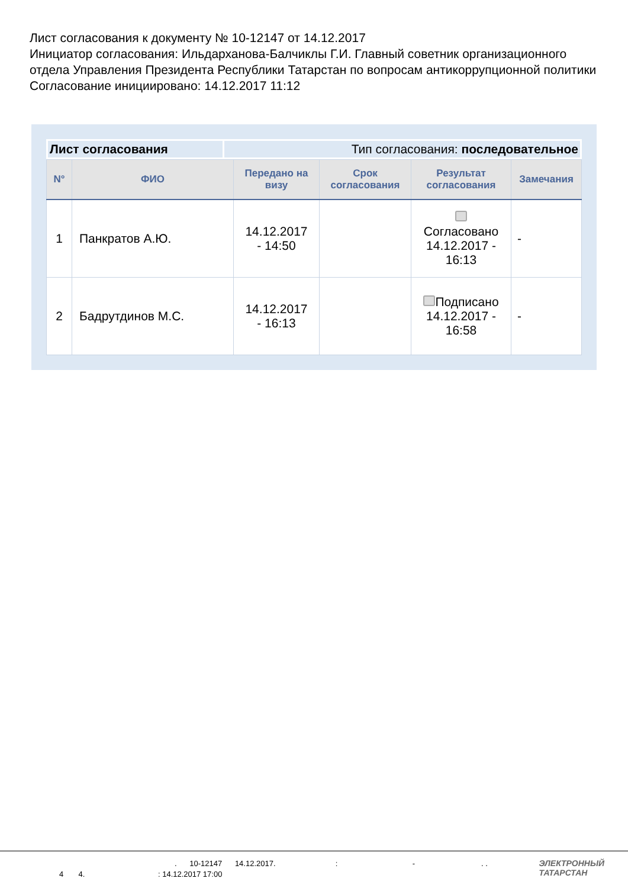Лист согласования к документу № 10-12147 от 14.12.2017
Инициатор согласования: Ильдарханова-Балчиклы Г.И. Главный советник организационного отдела Управления Президента Республики Татарстан по вопросам антикоррупционной политики
Согласование инициировано: 14.12.2017 11:12
| Лист согласования | Тип согласования: последовательное |
| N° | ФИО | Передано на визу | Срок согласования | Результат согласования | Замечания |
| --- | --- | --- | --- | --- | --- |
| 1 | Панкратов А.Ю. | 14.12.2017 - 14:50 | | Согласовано 14.12.2017 - 16:13 | - |
| 2 | Бадрутдинов М.С. | 14.12.2017 - 16:13 | | Подписано 14.12.2017 - 16:58 | - |
. 10-12147 14.12.2017. : - . .
4 4. : 14.12.2017 17:00
ЭЛЕКТРОННЫЙ
ТАТАРСТАН